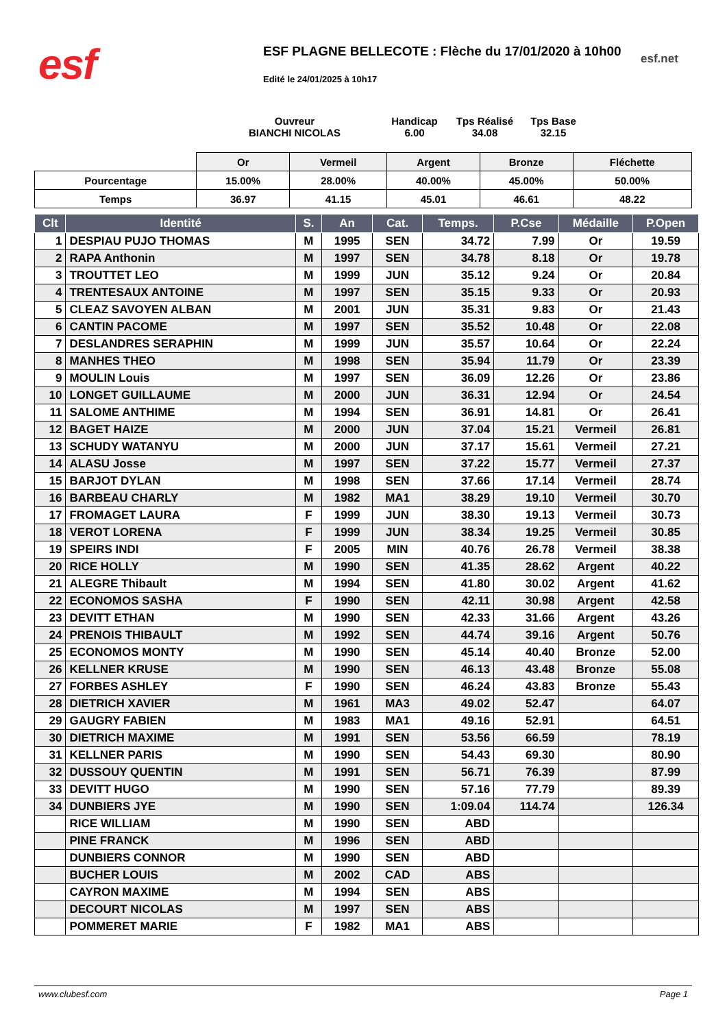esf
ESF PLAGNE BELLECOTE : Flèche du 17/01/2020 à 10h00
esf.net
Edité le 24/01/2025 à 10h17
Ouvreur
BIANCHI NICOLAS
Handicap
6.00
Tps Réalisé
34.08
Tps Base
32.15
| | Or | Vermeil | Argent | Bronze | Fléchette |
| Pourcentage | 15.00% | 28.00% | 40.00% | 45.00% | 50.00% |
| Temps | 36.97 | 41.15 | 45.01 | 46.61 | 48.22 |
| Clt | Identité | S. | An | Cat. | Temps. | P.Cse | Médaille | P.Open |
| --- | --- | --- | --- | --- | --- | --- | --- | --- |
| 1 | DESPIAU PUJO THOMAS | M | 1995 | SEN | 34.72 | 7.99 | Or | 19.59 |
| 2 | RAPA Anthonin | M | 1997 | SEN | 34.78 | 8.18 | Or | 19.78 |
| 3 | TROUTTET LEO | M | 1999 | JUN | 35.12 | 9.24 | Or | 20.84 |
| 4 | TRENTESAUX ANTOINE | M | 1997 | SEN | 35.15 | 9.33 | Or | 20.93 |
| 5 | CLEAZ SAVOYEN ALBAN | M | 2001 | JUN | 35.31 | 9.83 | Or | 21.43 |
| 6 | CANTIN PACOME | M | 1997 | SEN | 35.52 | 10.48 | Or | 22.08 |
| 7 | DESLANDRES SERAPHIN | M | 1999 | JUN | 35.57 | 10.64 | Or | 22.24 |
| 8 | MANHES THEO | M | 1998 | SEN | 35.94 | 11.79 | Or | 23.39 |
| 9 | MOULIN Louis | M | 1997 | SEN | 36.09 | 12.26 | Or | 23.86 |
| 10 | LONGET GUILLAUME | M | 2000 | JUN | 36.31 | 12.94 | Or | 24.54 |
| 11 | SALOME ANTHIME | M | 1994 | SEN | 36.91 | 14.81 | Or | 26.41 |
| 12 | BAGET HAIZE | M | 2000 | JUN | 37.04 | 15.21 | Vermeil | 26.81 |
| 13 | SCHUDY WATANYU | M | 2000 | JUN | 37.17 | 15.61 | Vermeil | 27.21 |
| 14 | ALASU Josse | M | 1997 | SEN | 37.22 | 15.77 | Vermeil | 27.37 |
| 15 | BARJOT DYLAN | M | 1998 | SEN | 37.66 | 17.14 | Vermeil | 28.74 |
| 16 | BARBEAU CHARLY | M | 1982 | MA1 | 38.29 | 19.10 | Vermeil | 30.70 |
| 17 | FROMAGET LAURA | F | 1999 | JUN | 38.30 | 19.13 | Vermeil | 30.73 |
| 18 | VEROT LORENA | F | 1999 | JUN | 38.34 | 19.25 | Vermeil | 30.85 |
| 19 | SPEIRS INDI | F | 2005 | MIN | 40.76 | 26.78 | Vermeil | 38.38 |
| 20 | RICE HOLLY | M | 1990 | SEN | 41.35 | 28.62 | Argent | 40.22 |
| 21 | ALEGRE Thibault | M | 1994 | SEN | 41.80 | 30.02 | Argent | 41.62 |
| 22 | ECONOMOS SASHA | F | 1990 | SEN | 42.11 | 30.98 | Argent | 42.58 |
| 23 | DEVITT ETHAN | M | 1990 | SEN | 42.33 | 31.66 | Argent | 43.26 |
| 24 | PRENOIS THIBAULT | M | 1992 | SEN | 44.74 | 39.16 | Argent | 50.76 |
| 25 | ECONOMOS MONTY | M | 1990 | SEN | 45.14 | 40.40 | Bronze | 52.00 |
| 26 | KELLNER KRUSE | M | 1990 | SEN | 46.13 | 43.48 | Bronze | 55.08 |
| 27 | FORBES ASHLEY | F | 1990 | SEN | 46.24 | 43.83 | Bronze | 55.43 |
| 28 | DIETRICH XAVIER | M | 1961 | MA3 | 49.02 | 52.47 | | 64.07 |
| 29 | GAUGRY FABIEN | M | 1983 | MA1 | 49.16 | 52.91 | | 64.51 |
| 30 | DIETRICH MAXIME | M | 1991 | SEN | 53.56 | 66.59 | | 78.19 |
| 31 | KELLNER PARIS | M | 1990 | SEN | 54.43 | 69.30 | | 80.90 |
| 32 | DUSSOUY QUENTIN | M | 1991 | SEN | 56.71 | 76.39 | | 87.99 |
| 33 | DEVITT HUGO | M | 1990 | SEN | 57.16 | 77.79 | | 89.39 |
| 34 | DUNBIERS JYE | M | 1990 | SEN | 1:09.04 | 114.74 | | 126.34 |
| | RICE WILLIAM | M | 1990 | SEN | ABD | | | |
| | PINE FRANCK | M | 1996 | SEN | ABD | | | |
| | DUNBIERS CONNOR | M | 1990 | SEN | ABD | | | |
| | BUCHER LOUIS | M | 2002 | CAD | ABS | | | |
| | CAYRON MAXIME | M | 1994 | SEN | ABS | | | |
| | DECOURT NICOLAS | M | 1997 | SEN | ABS | | | |
| | POMMERET MARIE | F | 1982 | MA1 | ABS | | | |
www.clubesf.com Page 1